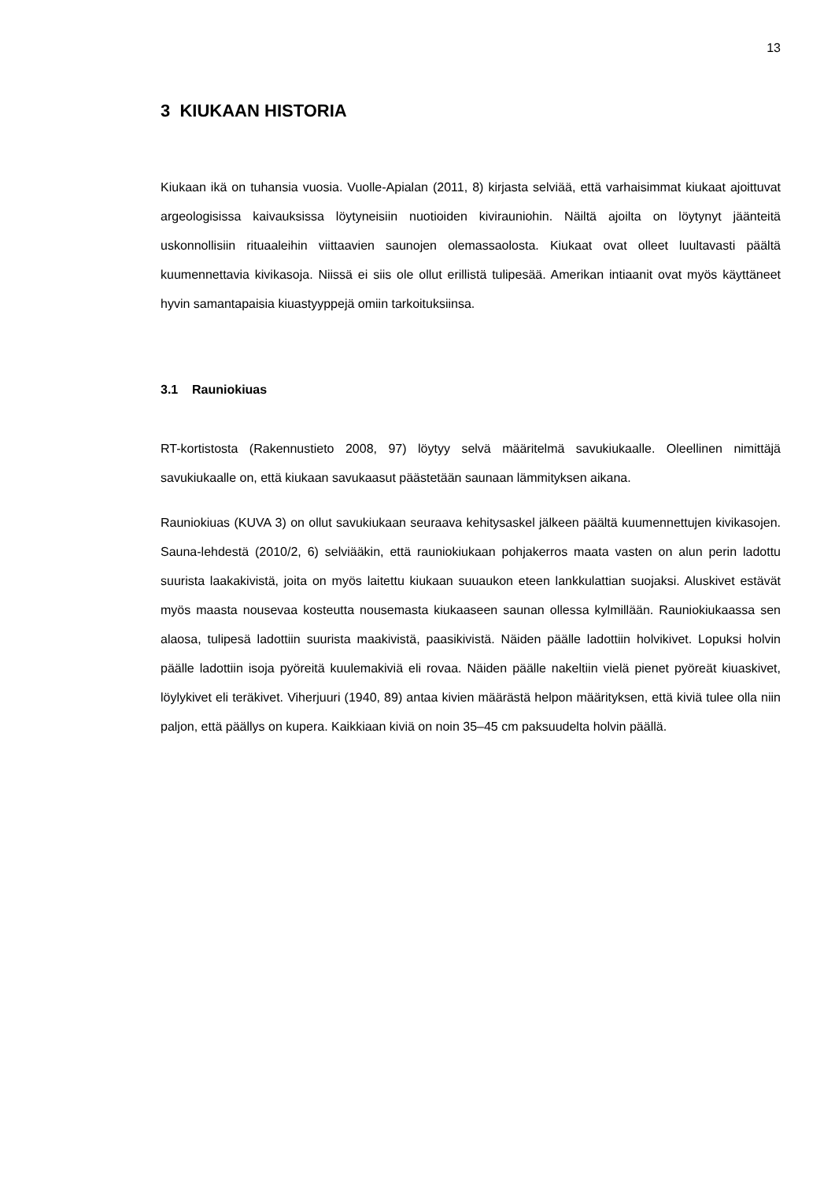13
3 KIUKAAN HISTORIA
Kiukaan ikä on tuhansia vuosia. Vuolle-Apialan (2011, 8) kirjasta selviää, että varhaisimmat kiukaat ajoittuvat argeologisissa kaivauksissa löytyneisiin nuotioiden kivirauniohin. Näiltä ajoilta on löytynyt jäänteitä uskonnollisiin rituaaleihin viittaavien saunojen olemassaolosta. Kiukaat ovat olleet luultavasti päältä kuumennettavia kivikasoja. Niissä ei siis ole ollut erillistä tulipesää. Amerikan intiaanit ovat myös käyttäneet hyvin samantapaisia kiuastyyppejä omiin tarkoituksiinsa.
3.1 Rauniokiuas
RT-kortistosta (Rakennustieto 2008, 97) löytyy selvä määritelmä savukiukaalle. Oleellinen nimittäjä savukiukaalle on, että kiukaan savukaasut päästetään saunaan lämmityksen aikana.
Rauniokiuas (KUVA 3) on ollut savukiukaan seuraava kehitysaskel jälkeen päältä kuumennettujen kivikasojen. Sauna-lehdestä (2010/2, 6) selviääkin, että rauniokiukaan pohjakerros maata vasten on alun perin ladottu suurista laakakivistä, joita on myös laitettu kiukaan suuaukon eteen lankkulattian suojaksi. Aluskivet estävät myös maasta nousevaa kosteutta nousemasta kiukaaseen saunan ollessa kylmillään. Rauniokiukaassa sen alaosa, tulipesä ladottiin suurista maakivistä, paasikivistä. Näiden päälle ladottiin holvikivet. Lopuksi holvin päälle ladottiin isoja pyöreitä kuulemakiviä eli rovaa. Näiden päälle nakeltiin vielä pienet pyöreät kiuaskivet, löylykivet eli teräkivet. Viherjuuri (1940, 89) antaa kivien määrästä helpon määrityksen, että kiviä tulee olla niin paljon, että päällys on kupera. Kaikkiaan kiviä on noin 35–45 cm paksuudelta holvin päällä.